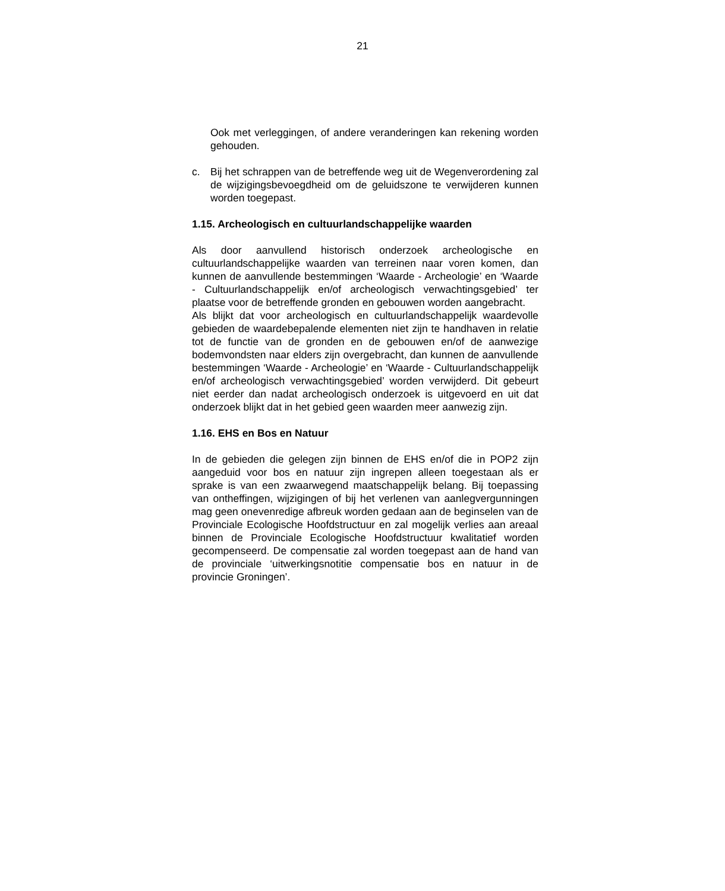21
Ook met verleggingen, of andere veranderingen kan rekening worden gehouden.
c. Bij het schrappen van de betreffende weg uit de Wegenverordening zal de wijzigingsbevoegdheid om de geluidszone te verwijderen kunnen worden toegepast.
1.15. Archeologisch en cultuurlandschappelijke waarden
Als door aanvullend historisch onderzoek archeologische en cultuurlandschappelijke waarden van terreinen naar voren komen, dan kunnen de aanvullende bestemmingen ‘Waarde - Archeologie’ en ‘Waarde - Cultuurlandschappelijk en/of archeologisch verwachtingsgebied’ ter plaatse voor de betreffende gronden en gebouwen worden aangebracht.
Als blijkt dat voor archeologisch en cultuurlandschappelijk waardevolle gebieden de waardebepalende elementen niet zijn te handhaven in relatie tot de functie van de gronden en de gebouwen en/of de aanwezige bodemvondsten naar elders zijn overgebracht, dan kunnen de aanvullende bestemmingen ‘Waarde - Archeologie’ en ‘Waarde - Cultuurlandschappelijk en/of archeologisch verwachtingsgebied’ worden verwijderd. Dit gebeurt niet eerder dan nadat archeologisch onderzoek is uitgevoerd en uit dat onderzoek blijkt dat in het gebied geen waarden meer aanwezig zijn.
1.16. EHS en Bos en Natuur
In de gebieden die gelegen zijn binnen de EHS en/of die in POP2 zijn aangeduid voor bos en natuur zijn ingrepen alleen toegestaan als er sprake is van een zwaarwegend maatschappelijk belang. Bij toepassing van ontheffingen, wijzigingen of bij het verlenen van aanlegvergunningen mag geen onevenredige afbreuk worden gedaan aan de beginselen van de Provinciale Ecologische Hoofdstructuur en zal mogelijk verlies aan areaal binnen de Provinciale Ecologische Hoofdstructuur kwalitatief worden gecompenseerd. De compensatie zal worden toegepast aan de hand van de provinciale ‘uitwerkingsnotitie compensatie bos en natuur in de provincie Groningen’.